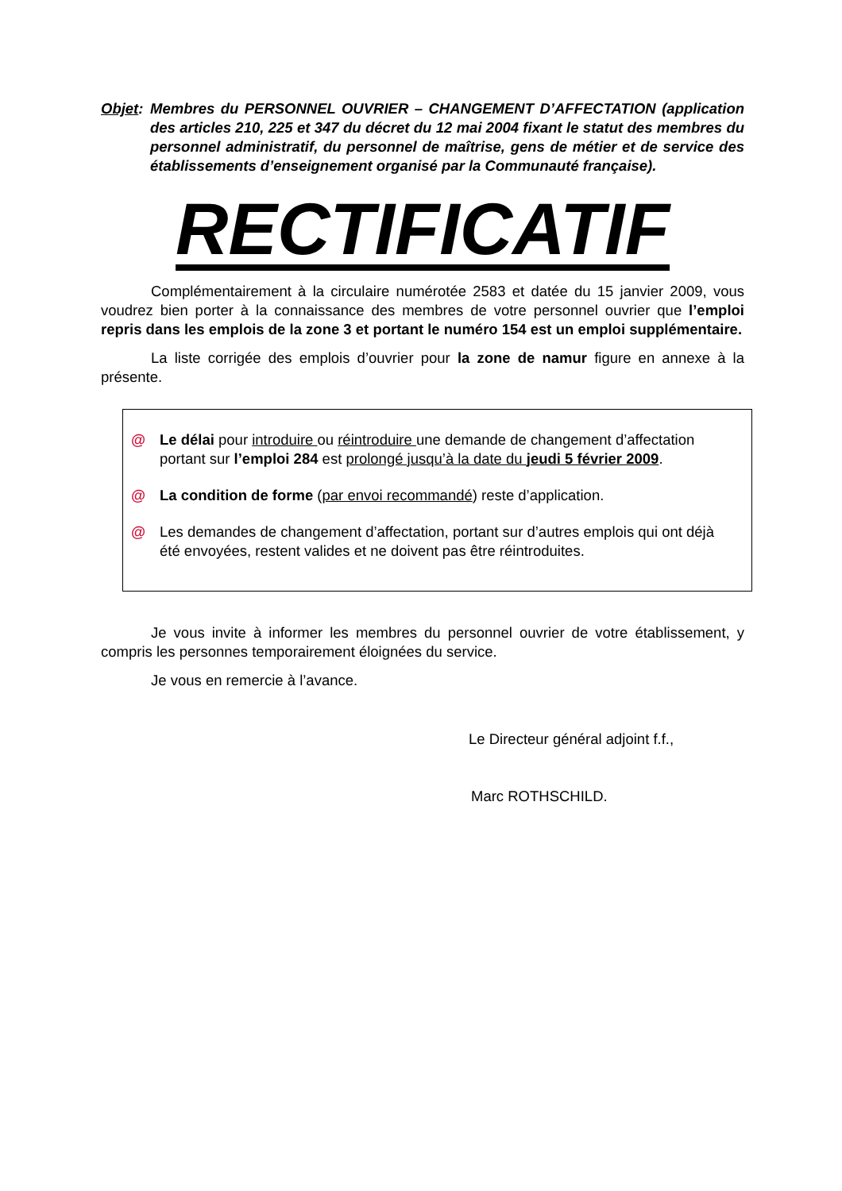Objet:
Membres du PERSONNEL OUVRIER – CHANGEMENT D’AFFECTATION (application des articles 210, 225 et 347 du décret du 12 mai 2004 fixant le statut des membres du personnel administratif, du personnel de maîtrise, gens de métier et de service des établissements d’enseignement organisé par la Communauté française).
RECTIFICATIF
Complémentairement à la circulaire numérotée 2583 et datée du 15 janvier 2009, vous voudrez bien porter à la connaissance des membres de votre personnel ouvrier que l’emploi repris dans les emplois de la zone 3 et portant le numéro 154 est un emploi supplémentaire.
La liste corrigée des emplois d’ouvrier pour la zone de namur figure en annexe à la présente.
@ Le délai pour introduire ou réintroduire une demande de changement d’affectation portant sur l’emploi 284 est prolongé jusqu’à la date du jeudi 5 février 2009.
@ La condition de forme (par envoi recommandé) reste d’application.
@ Les demandes de changement d’affectation, portant sur d’autres emplois qui ont déjà été envoyées, restent valides et ne doivent pas être réintroduites.
Je vous invite à informer les membres du personnel ouvrier de votre établissement, y compris les personnes temporairement éloignées du service.
Je vous en remercie à l’avance.
Le Directeur général adjoint f.f.,
Marc ROTHSCHILD.